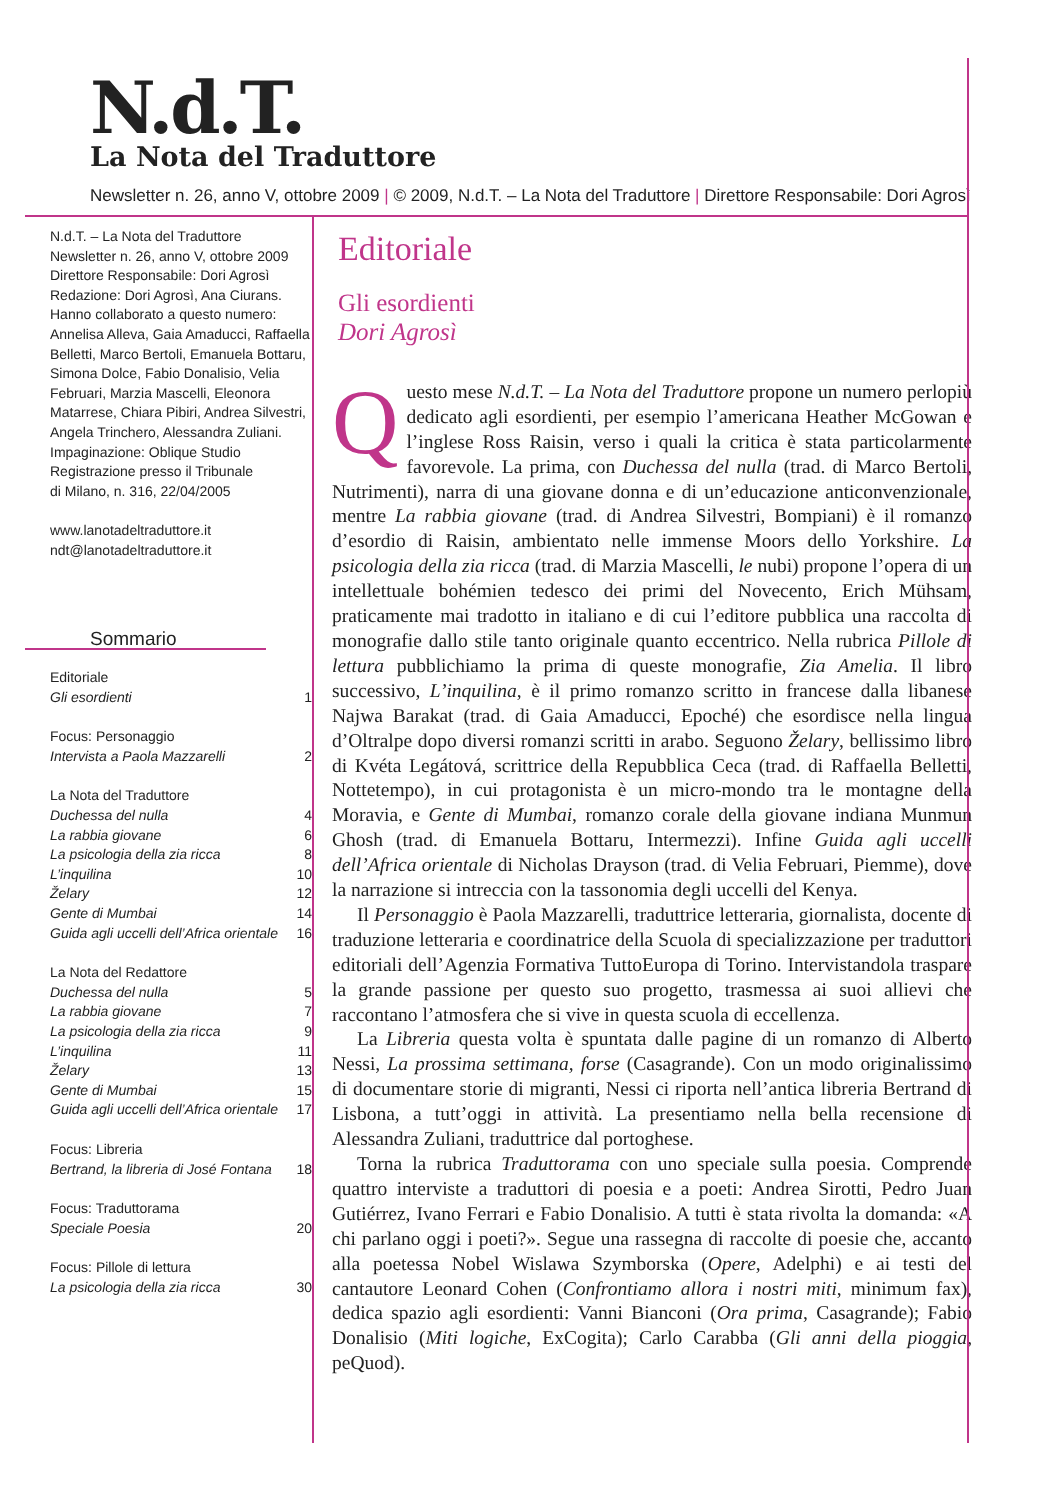N.d.T.
La Nota del Traduttore
Newsletter n. 26, anno V, ottobre 2009 | © 2009, N.d.T. – La Nota del Traduttore | Direttore Responsabile: Dori Agrosì
N.d.T. – La Nota del Traduttore
Newsletter n. 26, anno V, ottobre 2009
Direttore Responsabile: Dori Agrosì
Redazione: Dori Agrosì, Ana Ciurans.
Hanno collaborato a questo numero: Annelisa Alleva, Gaia Amaducci, Raffaella Belletti, Marco Bertoli, Emanuela Bottaru, Simona Dolce, Fabio Donalisio, Velia Februari, Marzia Mascelli, Eleonora Matarrese, Chiara Pibiri, Andrea Silvestri, Angela Trinchero, Alessandra Zuliani.
Impaginazione: Oblique Studio
Registrazione presso il Tribunale
di Milano, n. 316, 22/04/2005
www.lanotadeltraduttore.it
ndt@lanotadeltraduttore.it
Sommario
Editoriale
Gli esordienti 1
Focus: Personaggio
Intervista a Paola Mazzarelli 2
La Nota del Traduttore
Duchessa del nulla 4
La rabbia giovane 6
La psicologia della zia ricca 8
L’inquilina 10
Želary 12
Gente di Mumbai 14
Guida agli uccelli dell’Africa orientale 16
La Nota del Redattore
Duchessa del nulla 5
La rabbia giovane 7
La psicologia della zia ricca 9
L’inquilina 11
Želary 13
Gente di Mumbai 15
Guida agli uccelli dell’Africa orientale 17
Focus: Libreria
Bertrand, la libreria di José Fontana 18
Focus: Traduttorama
Speciale Poesia 20
Focus: Pillole di lettura
La psicologia della zia ricca 30
Editoriale
Gli esordienti
Dori Agrosì
Questo mese N.d.T. – La Nota del Traduttore propone un numero perlopiù dedicato agli esordienti, per esempio l’americana Heather McGowan e l’inglese Ross Raisin, verso i quali la critica è stata particolarmente favorevole. La prima, con Duchessa del nulla (trad. di Marco Bertoli, Nutrimenti), narra di una giovane donna e di un’educazione anticonvenzionale, mentre La rabbia giovane (trad. di Andrea Silvestri, Bompiani) è il romanzo d’esordio di Raisin, ambientato nelle immense Moors dello Yorkshire. La psicologia della zia ricca (trad. di Marzia Mascelli, le nubi) propone l’opera di un intellettuale bohémien tedesco dei primi del Novecento, Erich Mühsam, praticamente mai tradotto in italiano e di cui l’editore pubblica una raccolta di monografie dallo stile tanto originale quanto eccentrico. Nella rubrica Pillole di lettura pubblichiamo la prima di queste monografie, Zia Amelia. Il libro successivo, L’inquilina, è il primo romanzo scritto in francese dalla libanese Najwa Barakat (trad. di Gaia Amaducci, Epoché) che esordisce nella lingua d’Oltralpe dopo diversi romanzi scritti in arabo. Seguono Želary, bellissimo libro di Kvéta Legátová, scrittrice della Repubblica Ceca (trad. di Raffaella Belletti, Nottetempo), in cui protagonista è un micro-mondo tra le montagne della Moravia, e Gente di Mumbai, romanzo corale della giovane indiana Munmun Ghosh (trad. di Emanuela Bottaru, Intermezzi). Infine Guida agli uccelli dell’Africa orientale di Nicholas Drayson (trad. di Velia Februari, Piemme), dove la narrazione si intreccia con la tassonomia degli uccelli del Kenya.
Il Personaggio è Paola Mazzarelli, traduttrice letteraria, giornalista, docente di traduzione letteraria e coordinatrice della Scuola di specializzazione per traduttori editoriali dell’Agenzia Formativa TuttoEuropa di Torino. Intervistandola traspare la grande passione per questo suo progetto, trasmessa ai suoi allievi che raccontano l’atmosfera che si vive in questa scuola di eccellenza.
La Libreria questa volta è spuntata dalle pagine di un romanzo di Alberto Nessi, La prossima settimana, forse (Casagrande). Con un modo originalissimo di documentare storie di migranti, Nessi ci riporta nell’antica libreria Bertrand di Lisbona, a tutt’oggi in attività. La presentiamo nella bella recensione di Alessandra Zuliani, traduttrice dal portoghese.
Torna la rubrica Traduttorama con uno speciale sulla poesia. Comprende quattro interviste a traduttori di poesia e a poeti: Andrea Sirotti, Pedro Juan Gutiérrez, Ivano Ferrari e Fabio Donalisio. A tutti è stata rivolta la domanda: «A chi parlano oggi i poeti?». Segue una rassegna di raccolte di poesie che, accanto alla poetessa Nobel Wislawa Szymborska (Opere, Adelphi) e ai testi del cantautore Leonard Cohen (Confrontiamo allora i nostri miti, minimum fax), dedica spazio agli esordienti: Vanni Bianconi (Ora prima, Casagrande); Fabio Donalisio (Miti logiche, ExCogita); Carlo Carabba (Gli anni della pioggia, peQuod).